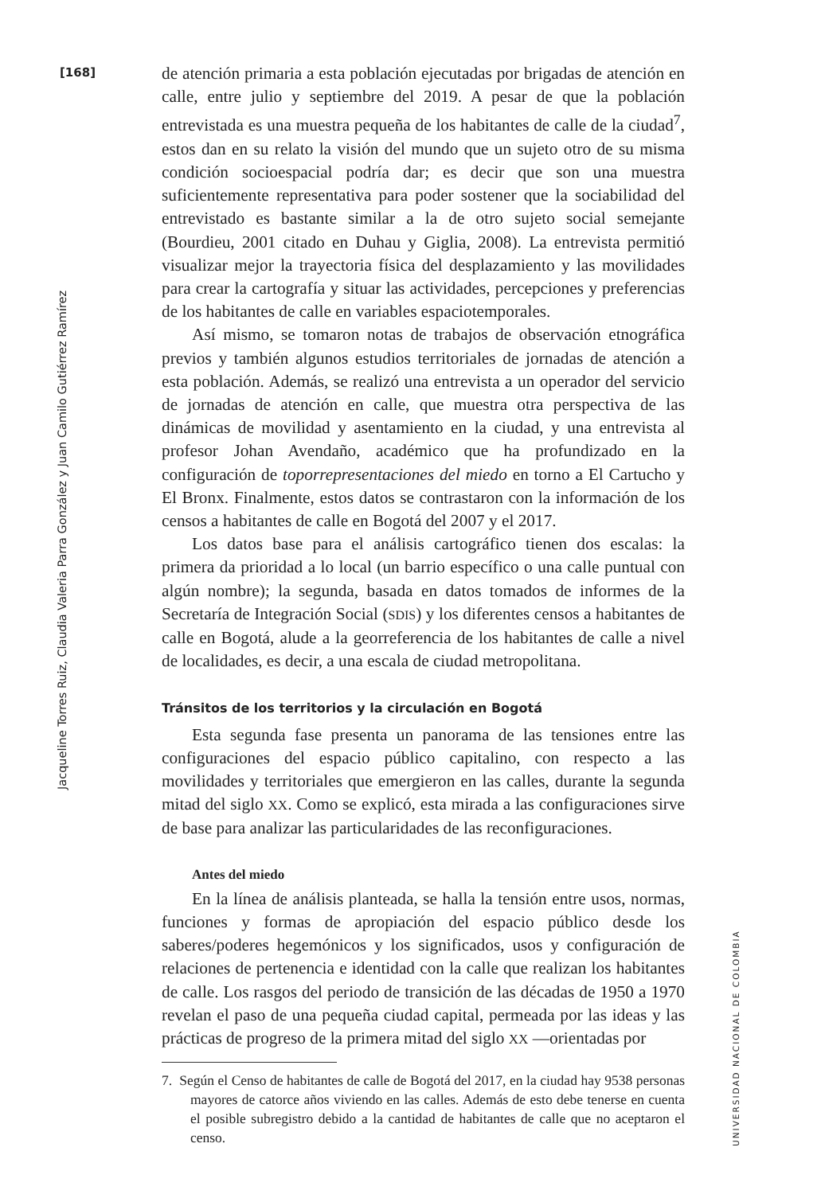[168]
Jacqueline Torres Ruiz, Claudia Valeria Parra González y Juan Camilo Gutiérrez Ramírez
UNIVERSIDAD NACIONAL DE COLOMBIA
de atención primaria a esta población ejecutadas por brigadas de atención en calle, entre julio y septiembre del 2019. A pesar de que la población entrevistada es una muestra pequeña de los habitantes de calle de la ciudad<sup>7</sup>, estos dan en su relato la visión del mundo que un sujeto otro de su misma condición socioespacial podría dar; es decir que son una muestra suficientemente representativa para poder sostener que la sociabilidad del entrevistado es bastante similar a la de otro sujeto social semejante (Bourdieu, 2001 citado en Duhau y Giglia, 2008). La entrevista permitió visualizar mejor la trayectoria física del desplazamiento y las movilidades para crear la cartografía y situar las actividades, percepciones y preferencias de los habitantes de calle en variables espaciotemporales.
Así mismo, se tomaron notas de trabajos de observación etnográfica previos y también algunos estudios territoriales de jornadas de atención a esta población. Además, se realizó una entrevista a un operador del servicio de jornadas de atención en calle, que muestra otra perspectiva de las dinámicas de movilidad y asentamiento en la ciudad, y una entrevista al profesor Johan Avendaño, académico que ha profundizado en la configuración de toporrepresentaciones del miedo en torno a El Cartucho y El Bronx. Finalmente, estos datos se contrastaron con la información de los censos a habitantes de calle en Bogotá del 2007 y el 2017.
Los datos base para el análisis cartográfico tienen dos escalas: la primera da prioridad a lo local (un barrio específico o una calle puntual con algún nombre); la segunda, basada en datos tomados de informes de la Secretaría de Integración Social (SDIS) y los diferentes censos a habitantes de calle en Bogotá, alude a la georreferencia de los habitantes de calle a nivel de localidades, es decir, a una escala de ciudad metropolitana.
Tránsitos de los territorios y la circulación en Bogotá
Esta segunda fase presenta un panorama de las tensiones entre las configuraciones del espacio público capitalino, con respecto a las movilidades y territoriales que emergieron en las calles, durante la segunda mitad del siglo XX. Como se explicó, esta mirada a las configuraciones sirve de base para analizar las particularidades de las reconfiguraciones.
Antes del miedo
En la línea de análisis planteada, se halla la tensión entre usos, normas, funciones y formas de apropiación del espacio público desde los saberes/poderes hegemónicos y los significados, usos y configuración de relaciones de pertenencia e identidad con la calle que realizan los habitantes de calle. Los rasgos del periodo de transición de las décadas de 1950 a 1970 revelan el paso de una pequeña ciudad capital, permeada por las ideas y las prácticas de progreso de la primera mitad del siglo XX —orientadas por
7. Según el Censo de habitantes de calle de Bogotá del 2017, en la ciudad hay 9538 personas mayores de catorce años viviendo en las calles. Además de esto debe tenerse en cuenta el posible subregistro debido a la cantidad de habitantes de calle que no aceptaron el censo.